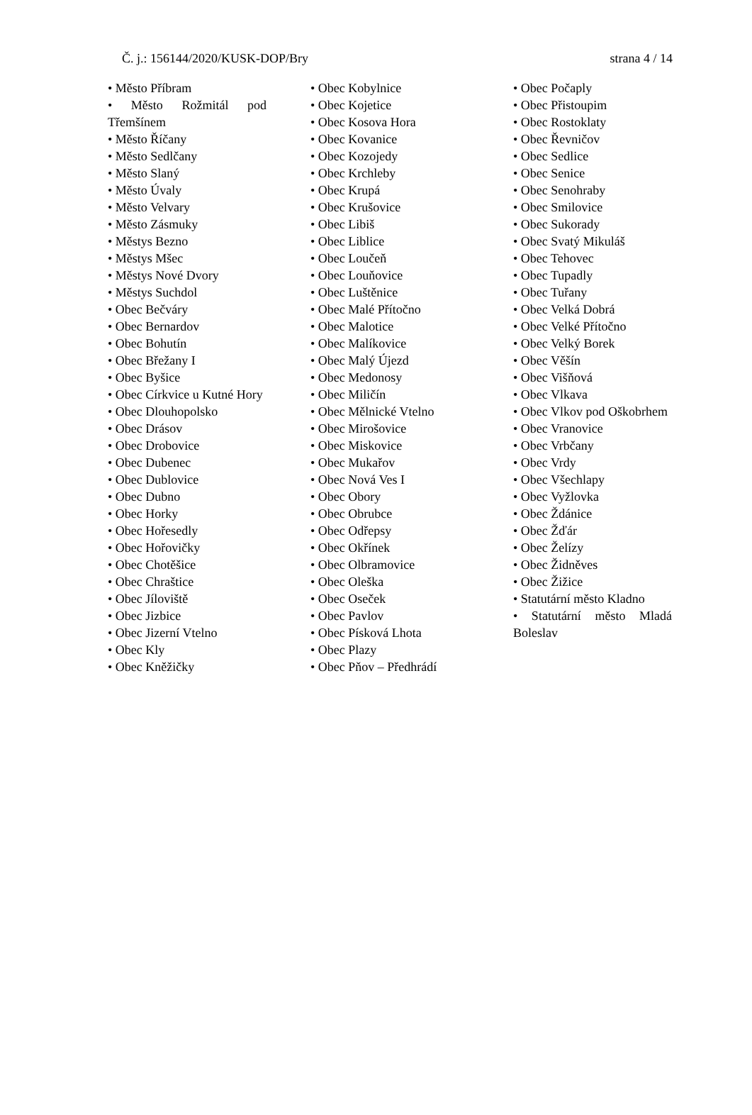Č. j.: 156144/2020/KUSK-DOP/Bry strana 4 / 14
• Město Příbram
• Město Rožmitál pod Třemšínem
• Město Říčany
• Město Sedlčany
• Město Slaný
• Město Úvaly
• Město Velvary
• Město Zásmuky
• Městys Bezno
• Městys Mšec
• Městys Nové Dvory
• Městys Suchdol
• Obec Bečváry
• Obec Bernardov
• Obec Bohutín
• Obec Břežany I
• Obec Byšice
• Obec Církvice u Kutné Hory
• Obec Dlouhopolsko
• Obec Drásov
• Obec Drobovice
• Obec Dubenec
• Obec Dublovice
• Obec Dubno
• Obec Horky
• Obec Hořesedly
• Obec Hořovičky
• Obec Chotěšice
• Obec Chraštice
• Obec Jíloviště
• Obec Jizbice
• Obec Jizerní Vtelno
• Obec Kly
• Obec Kněžičky
• Obec Kobylnice
• Obec Kojetice
• Obec Kosova Hora
• Obec Kovanice
• Obec Kozojedy
• Obec Krchleby
• Obec Krupá
• Obec Krušovice
• Obec Libiš
• Obec Liblice
• Obec Loučeň
• Obec Louňovice
• Obec Luštěnice
• Obec Malé Přítočno
• Obec Malotice
• Obec Malíkovice
• Obec Malý Újezd
• Obec Medonosy
• Obec Miličín
• Obec Mělnické Vtelno
• Obec Mirošovice
• Obec Miskovice
• Obec Mukařov
• Obec Nová Ves I
• Obec Obory
• Obec Obrubce
• Obec Odřepsy
• Obec Okřínek
• Obec Olbramovice
• Obec Oleška
• Obec Oseček
• Obec Pavlov
• Obec Písková Lhota
• Obec Plazy
• Obec Pňov – Předhrádí
• Obec Počaply
• Obec Přistoupim
• Obec Rostoklaty
• Obec Řevničov
• Obec Sedlice
• Obec Senice
• Obec Senohraby
• Obec Smilovice
• Obec Sukorady
• Obec Svatý Mikuláš
• Obec Tehovec
• Obec Tupadly
• Obec Tuřany
• Obec Velká Dobrá
• Obec Velké Přítočno
• Obec Velký Borek
• Obec Věšín
• Obec Višňová
• Obec Vlkava
• Obec Vlkov pod Oškobrhem
• Obec Vranovice
• Obec Vrbčany
• Obec Vrdy
• Obec Všechlapy
• Obec Vyžlovka
• Obec Ždánice
• Obec Žďár
• Obec Želízy
• Obec Židněves
• Obec Žižice
• Statutární město Kladno
• Statutární město Mladá Boleslav